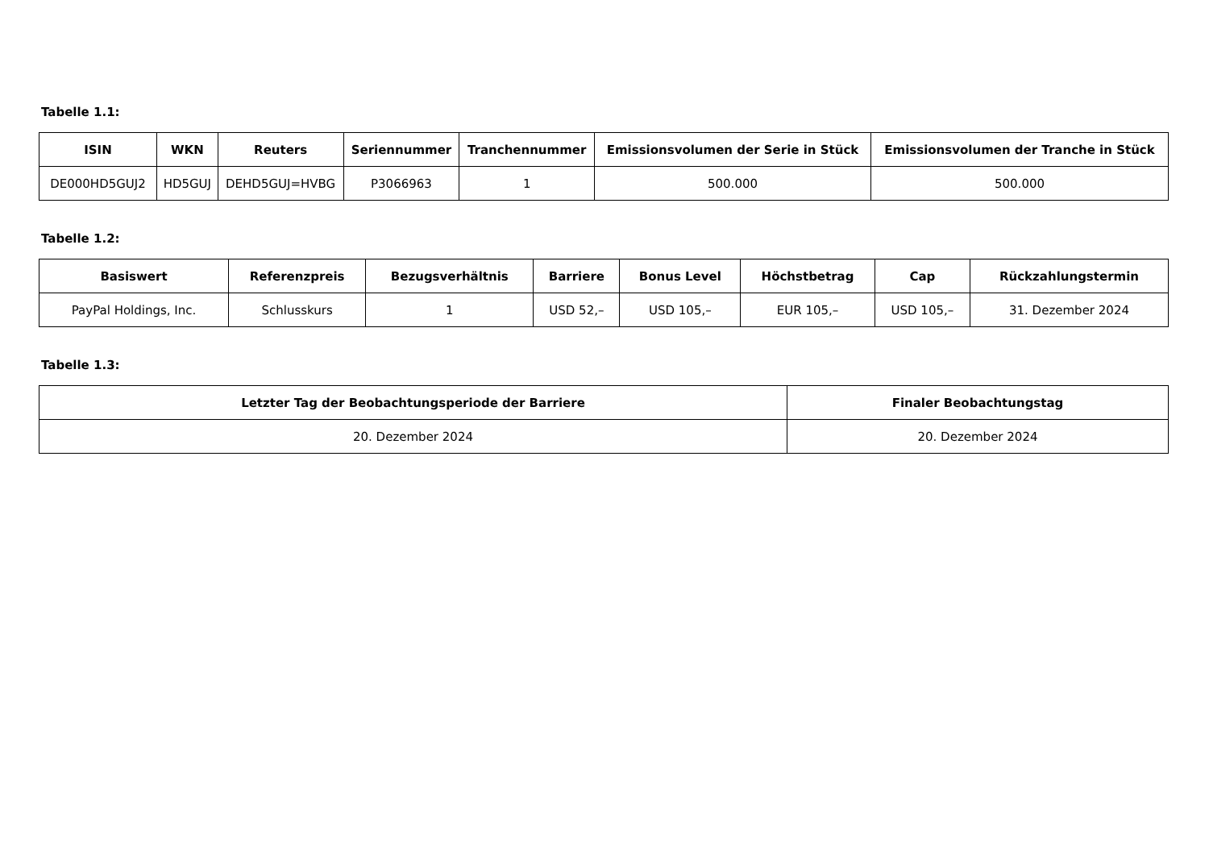Tabelle 1.1:
| ISIN | WKN | Reuters | Seriennummer | Tranchennummer | Emissionsvolumen der Serie in Stück | Emissionsvolumen der Tranche in Stück |
| --- | --- | --- | --- | --- | --- | --- |
| DE000HD5GUJ2 | HD5GUJ | DEHD5GUJ=HVBG | P3066963 | 1 | 500.000 | 500.000 |
Tabelle 1.2:
| Basiswert | Referenzpreis | Bezugsverhältnis | Barriere | Bonus Level | Höchstbetrag | Cap | Rückzahlungstermin |
| --- | --- | --- | --- | --- | --- | --- | --- |
| PayPal Holdings, Inc. | Schlusskurs | 1 | USD 52,– | USD 105,– | EUR 105,– | USD 105,– | 31. Dezember 2024 |
Tabelle 1.3:
| Letzter Tag der Beobachtungsperiode der Barriere | Finaler Beobachtungstag |
| --- | --- |
| 20. Dezember 2024 | 20. Dezember 2024 |